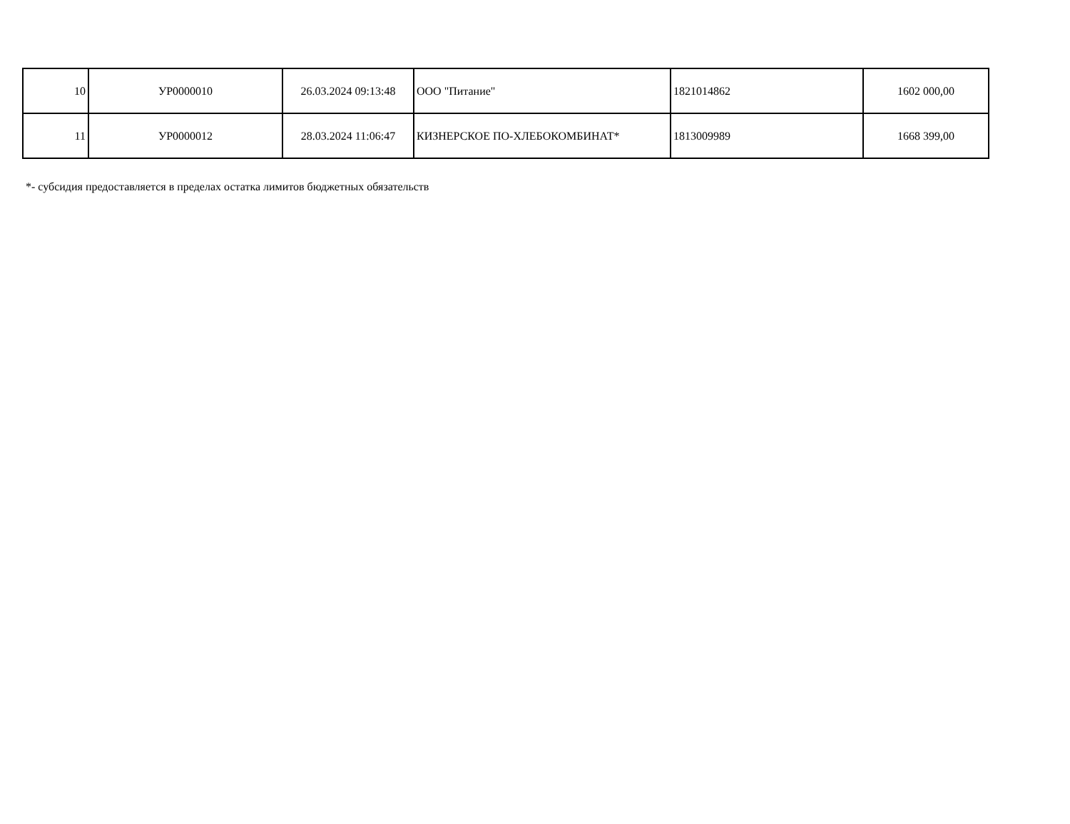| 10 | УР0000010 | 26.03.2024 09:13:48 | ООО "Питание" | 1821014862 | 1602 000,00 |
| 11 | УР0000012 | 28.03.2024 11:06:47 | КИЗНЕРСКОЕ ПО-ХЛЕБОКОМБИНАТ* | 1813009989 | 1668 399,00 |
*- субсидия предоставляется в пределах остатка лимитов бюджетных обязательств